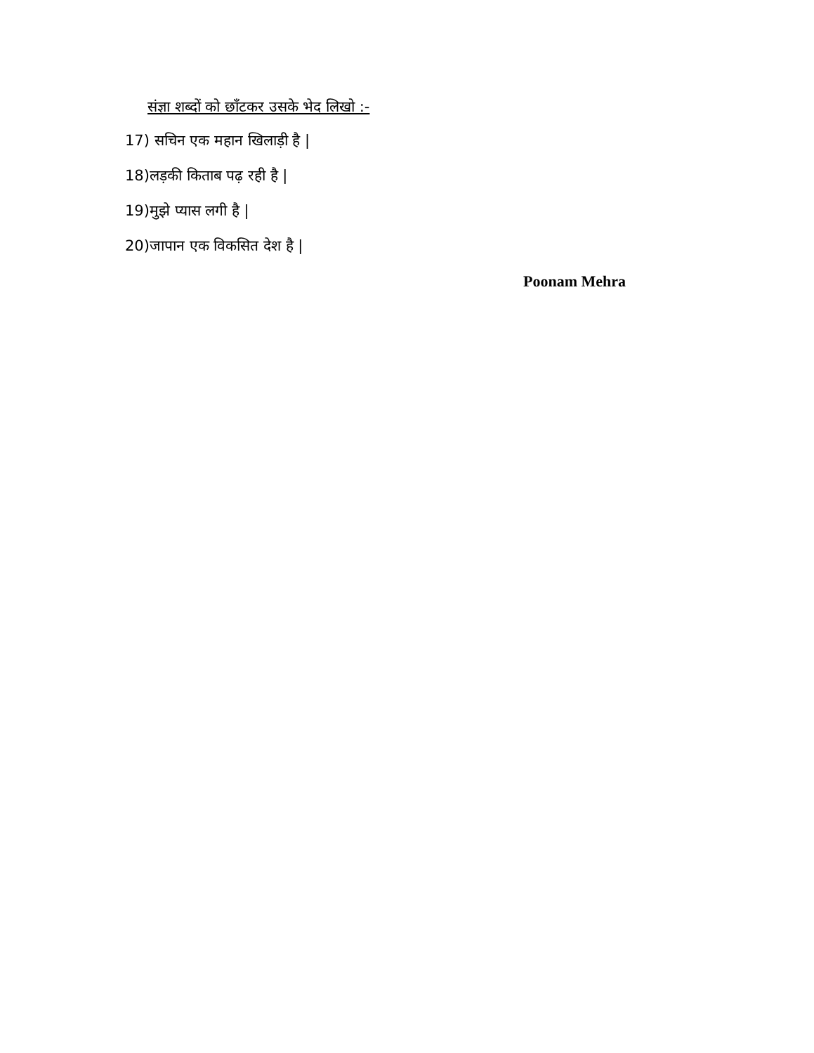संज्ञा शब्दों को छाँटकर उसके भेद लिखो :-
17) सचिन एक महान खिलाड़ी है |
18)लड़की किताब पढ़ रही है |
19)मुझे प्यास लगी है |
20)जापान एक विकसित देश है |
Poonam Mehra